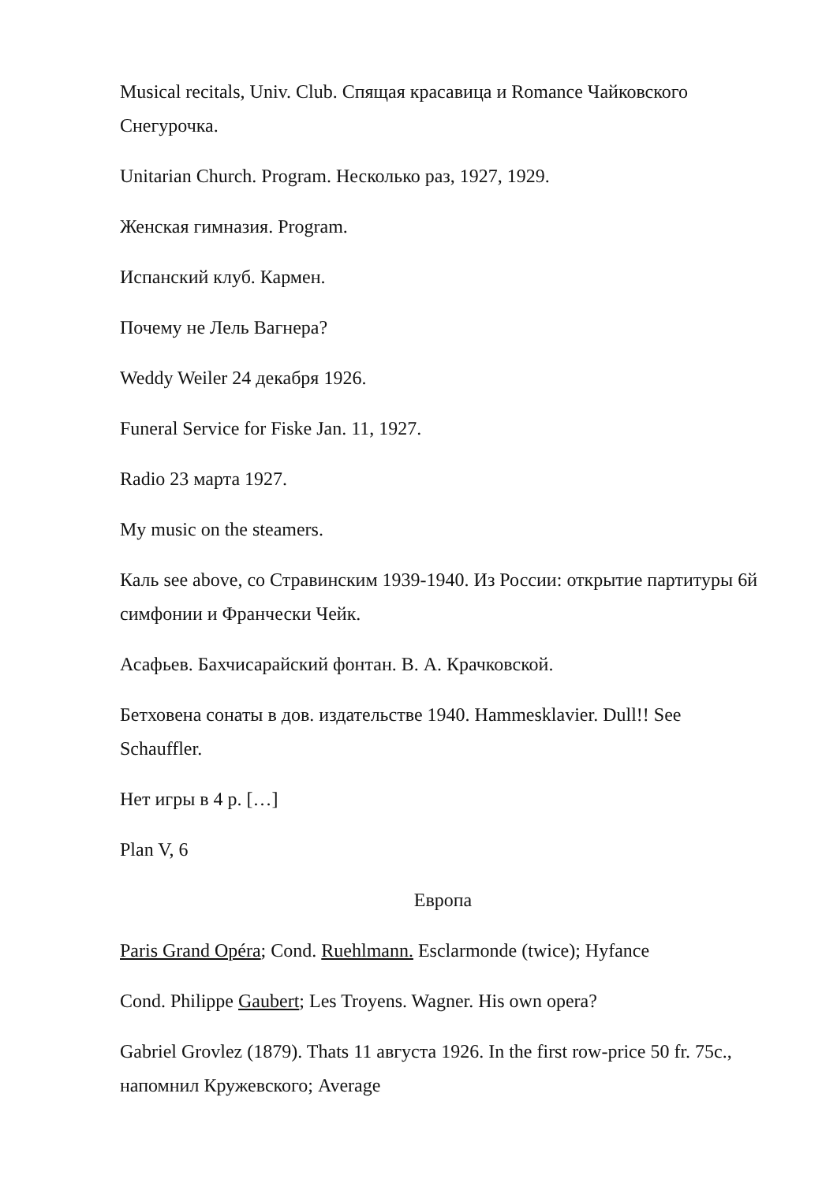Musical recitals, Univ. Club. Спящая красавица и Romance Чайковского Снегурочка.
Unitarian Church. Program. Несколько раз, 1927, 1929.
Женская гимназия. Program.
Испанский клуб. Кармен.
Почему не Лель Вагнера?
Weddy Weiler 24 декабря 1926.
Funeral Service for Fiske Jan. 11, 1927.
Radio 23 марта 1927.
My music on the steamers.
Каль see above, со Стравинским 1939-1940. Из России: открытие партитуры 6й симфонии и Франчески Чейк.
Асафьев. Бахчисарайский фонтан. В. А. Крачковской.
Бетховена сонаты в дов. издательстве 1940. Hammesklavier. Dull!! See Schauffler.
Нет игры в 4 р. […]
Plan V, 6
Европа
Paris Grand Opéra; Cond. Ruehlmann. Esclarmonde (twice); Hyfance
Cond. Philippe Gaubert; Les Troyens. Wagner. His own opera?
Gabriel Grovlez (1879). Thats 11 августа 1926. In the first row-price 50 fr. 75c., напомнил Кружевского; Average